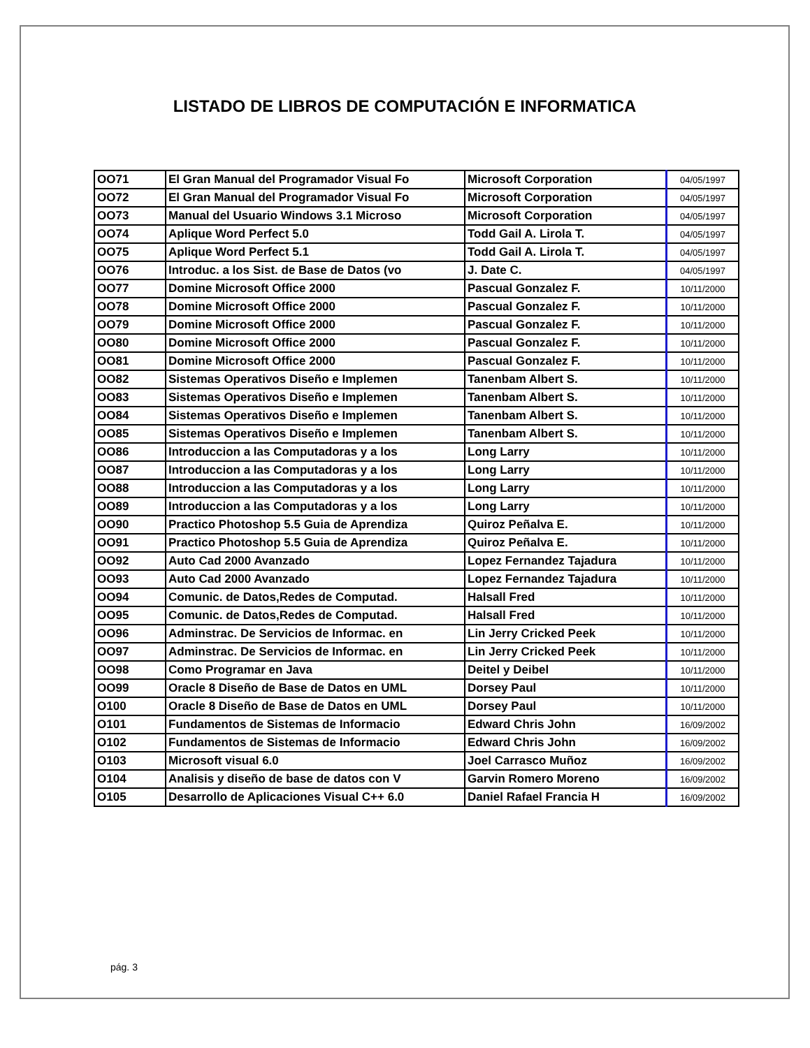LISTADO DE LIBROS DE COMPUTACIÓN E INFORMATICA
| OO71 | El Gran Manual del Programador Visual Fo | Microsoft Corporation | 04/05/1997 |
| OO72 | El Gran Manual del Programador Visual Fo | Microsoft Corporation | 04/05/1997 |
| OO73 | Manual del Usuario Windows 3.1 Microso | Microsoft Corporation | 04/05/1997 |
| OO74 | Aplique Word Perfect 5.0 | Todd Gail A. Lirola T. | 04/05/1997 |
| OO75 | Aplique Word Perfect 5.1 | Todd Gail A. Lirola T. | 04/05/1997 |
| OO76 | Introduc. a los Sist. de Base de Datos (vo | J. Date C. | 04/05/1997 |
| OO77 | Domine Microsoft Office 2000 | Pascual Gonzalez F. | 10/11/2000 |
| OO78 | Domine Microsoft Office 2000 | Pascual Gonzalez F. | 10/11/2000 |
| OO79 | Domine Microsoft Office 2000 | Pascual Gonzalez F. | 10/11/2000 |
| OO80 | Domine Microsoft Office 2000 | Pascual Gonzalez F. | 10/11/2000 |
| OO81 | Domine Microsoft Office 2000 | Pascual Gonzalez F. | 10/11/2000 |
| OO82 | Sistemas Operativos Diseño e Implemen | Tanenbam Albert S. | 10/11/2000 |
| OO83 | Sistemas Operativos Diseño e Implemen | Tanenbam Albert S. | 10/11/2000 |
| OO84 | Sistemas Operativos Diseño e Implemen | Tanenbam Albert S. | 10/11/2000 |
| OO85 | Sistemas Operativos Diseño e Implemen | Tanenbam Albert S. | 10/11/2000 |
| OO86 | Introduccion a las Computadoras y a los | Long Larry | 10/11/2000 |
| OO87 | Introduccion a las Computadoras y a los | Long Larry | 10/11/2000 |
| OO88 | Introduccion a las Computadoras y a los | Long Larry | 10/11/2000 |
| OO89 | Introduccion a las Computadoras y a los | Long Larry | 10/11/2000 |
| OO90 | Practico Photoshop 5.5 Guia de Aprendiza | Quiroz Peñalva E. | 10/11/2000 |
| OO91 | Practico Photoshop 5.5 Guia de Aprendiza | Quiroz Peñalva E. | 10/11/2000 |
| OO92 | Auto Cad 2000 Avanzado | Lopez Fernandez Tajadura | 10/11/2000 |
| OO93 | Auto Cad 2000 Avanzado | Lopez Fernandez Tajadura | 10/11/2000 |
| OO94 | Comunic. de Datos,Redes de Computad. | Halsall Fred | 10/11/2000 |
| OO95 | Comunic. de Datos,Redes de Computad. | Halsall Fred | 10/11/2000 |
| OO96 | Adminstrac. De Servicios de Informac. en | Lin Jerry Cricked Peek | 10/11/2000 |
| OO97 | Adminstrac. De Servicios de Informac. en | Lin Jerry Cricked Peek | 10/11/2000 |
| OO98 | Como Programar en Java | Deitel y Deibel | 10/11/2000 |
| OO99 | Oracle 8 Diseño de Base de Datos en UML | Dorsey Paul | 10/11/2000 |
| O100 | Oracle 8 Diseño de Base de Datos en UML | Dorsey Paul | 10/11/2000 |
| O101 | Fundamentos de Sistemas de Informacio | Edward Chris John | 16/09/2002 |
| O102 | Fundamentos de Sistemas de Informacio | Edward Chris John | 16/09/2002 |
| O103 | Microsoft visual 6.0 | Joel Carrasco Muñoz | 16/09/2002 |
| O104 | Analisis y diseño de base de datos con V | Garvin Romero Moreno | 16/09/2002 |
| O105 | Desarrollo de Aplicaciones Visual C++ 6.0 | Daniel Rafael Francia H | 16/09/2002 |
pág. 3